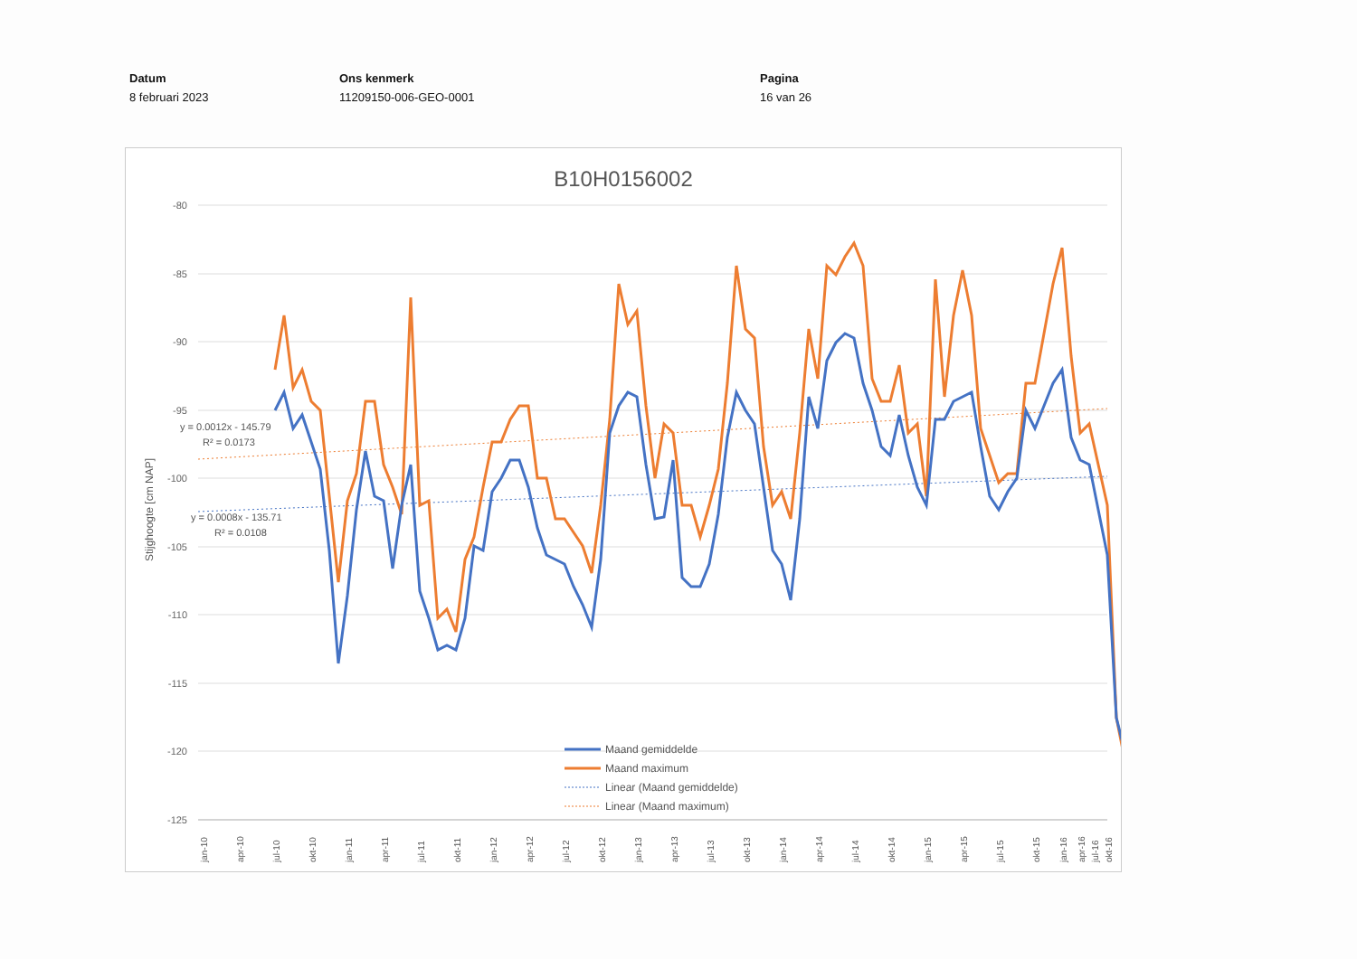Datum
8 februari 2023
Ons kenmerk
11209150-006-GEO-0001
Pagina
16 van 26
B10H0156002
-80
-85
-90
-95
-100
-105
-110
-115
-120
-125
Stijghoogte [cm NAP]
y = 0.0012x - 145.79
R² = 0.0173
y = 0.0008x - 135.71
R² = 0.0108
jan-10
apr-10
jul-10
okt-10
jan-11
apr-11
jul-11
okt-11
jan-12
apr-12
jul-12
okt-12
jan-13
apr-13
jul-13
okt-13
jan-14
apr-14
jul-14
okt-14
jan-15
apr-15
jul-15
okt-15
jan-16
apr-16
jul-16
okt-16
Maand gemiddelde
Maand maximum
Linear (Maand gemiddelde)
Linear (Maand maximum)